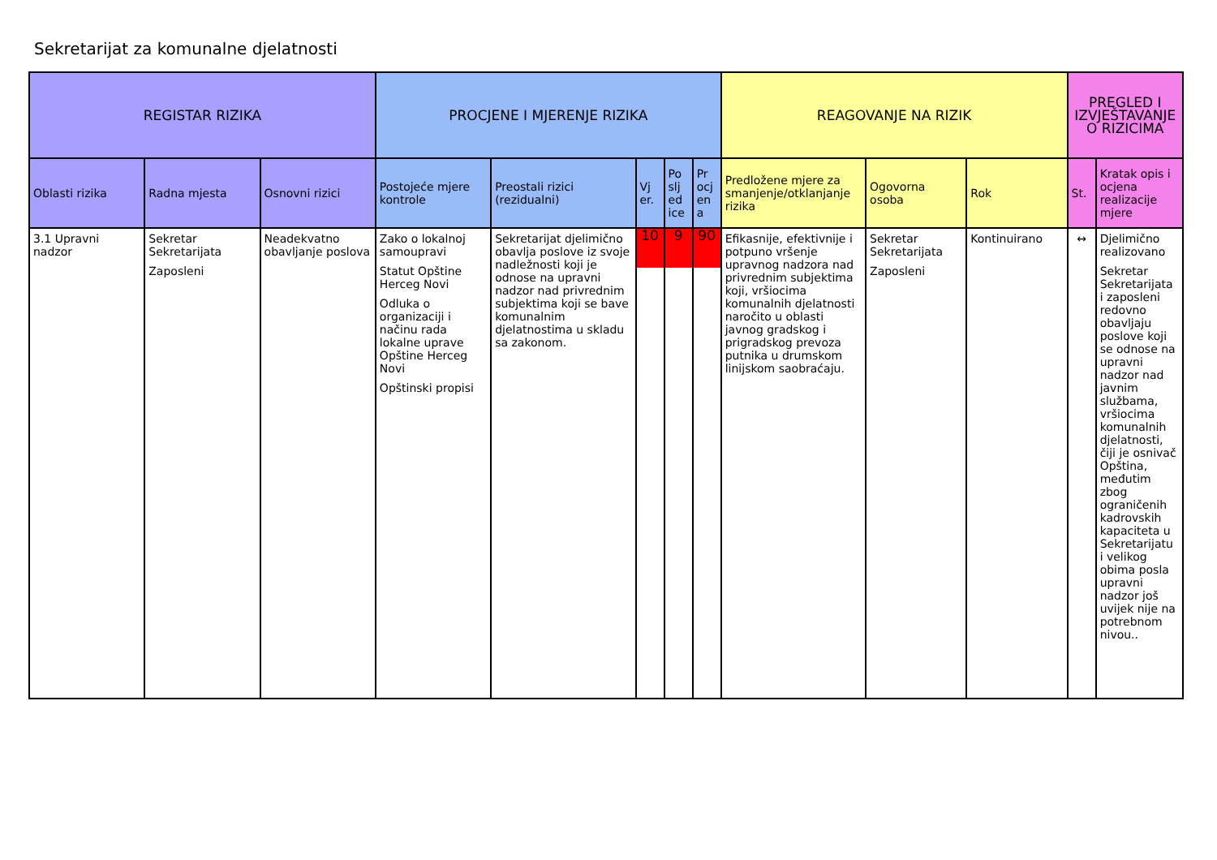Sekretarijat za komunalne djelatnosti
| REGISTAR RIZIKA | | | PROCJENE I MJERENJE RIZIKA | | | | | REAGOVANJE NA RIZIK | | | PREGLED I IZVJEŠTAVANJE O RIZICIMA | |
| --- | --- | --- | --- | --- | --- | --- | --- | --- | --- | --- | --- | --- |
| Oblasti rizika | Radna mjesta | Osnovni rizici | Postojeće mjere kontrole | Preostali rizici (rezidualni) | Vj er. | Po slj ed ice | Pr ocj en a | Predložene mjere za smanjenje/otklanjanje rizika | Ogovorna osoba | Rok | St. | Kratak opis i ocjena realizacije mjere |
| 3.1 Upravni nadzor | Sekretar Sekretarijata Zaposleni | Neadekvatno obavljanje poslova | Zako o lokalnoj samoupravi Statut Opštine Herceg Novi Odluka o organizaciji i načinu rada lokalne uprave Opštine Herceg Novi Opštinski propisi | Sekretarijat djelimično obavlja poslove iz svoje nadležnosti koji je odnose na upravni nadzor nad privrednim subjektima koji se bave komunalnim djelatnostima u skladu sa zakonom. | 10 | 9 | 90 | Efikasnije, efektivnije i potpuno vršenje upravnog nadzora nad privrednim subjektima koji, vršiocima komunalnih djelatnosti naročito u oblasti javnog gradskog i prigradskog prevoza putnika u drumskom linijskom saobraćaju. | Sekretar Sekretarijata Zaposleni | Kontinuirano | ↔ | Djelimično realizovano Sekretar Sekretarijata i zaposleni redovno obavljaju poslove koji se odnose na upravni nadzor nad javnim službama, vršiocima komunalnih djelatnosti, čiji je osnivač Opština, međutim zbog ograničenih kadrovskih kapaciteta u Sekretarijatu i velikog obima posla upravni nadzor još uvijek nije na potrebnom nivou.. |